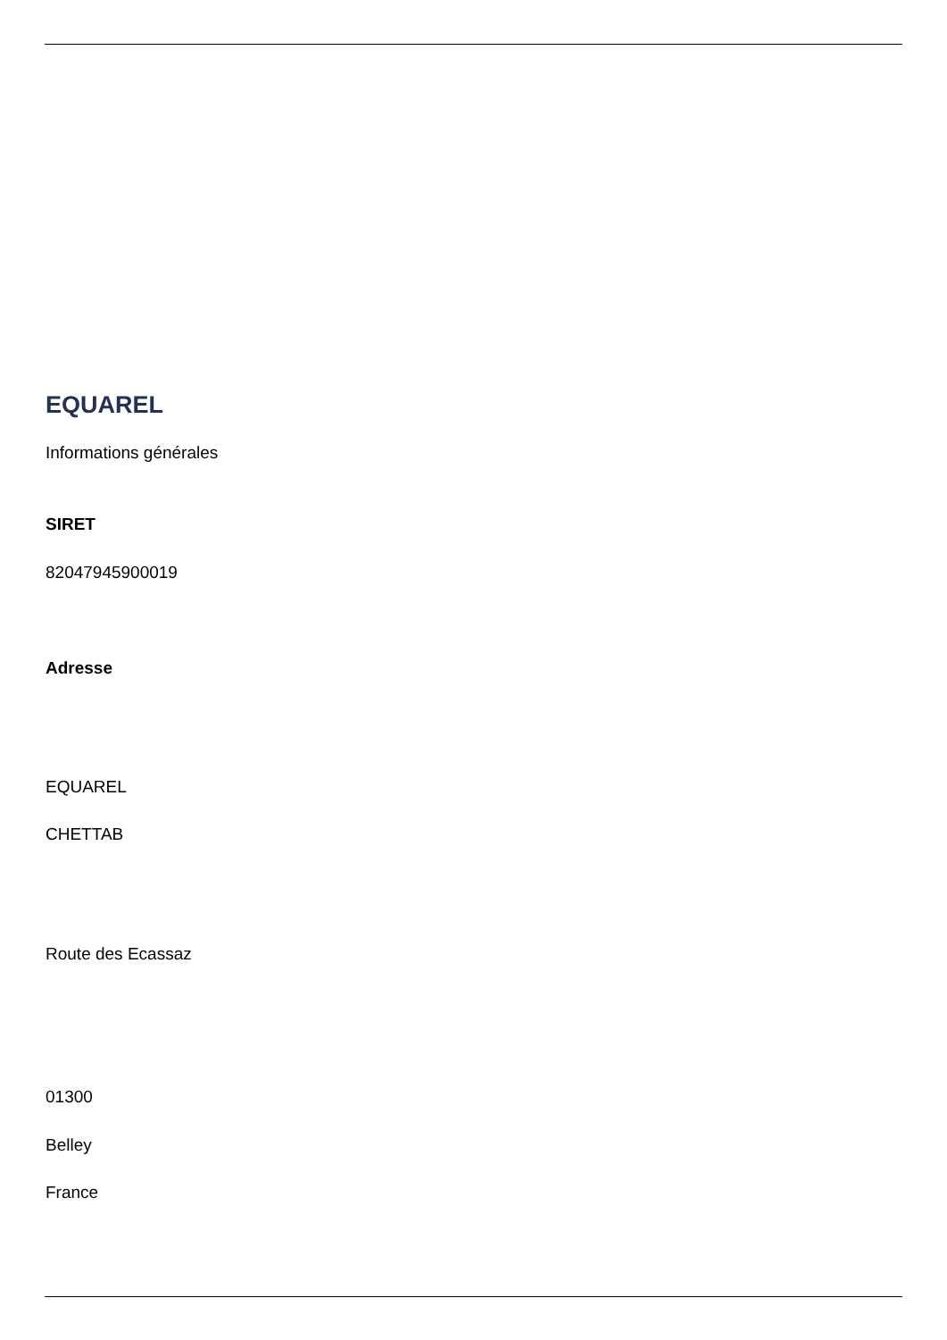EQUAREL
Informations générales
SIRET
82047945900019
Adresse
EQUAREL
CHETTAB
Route des Ecassaz
01300
Belley
France